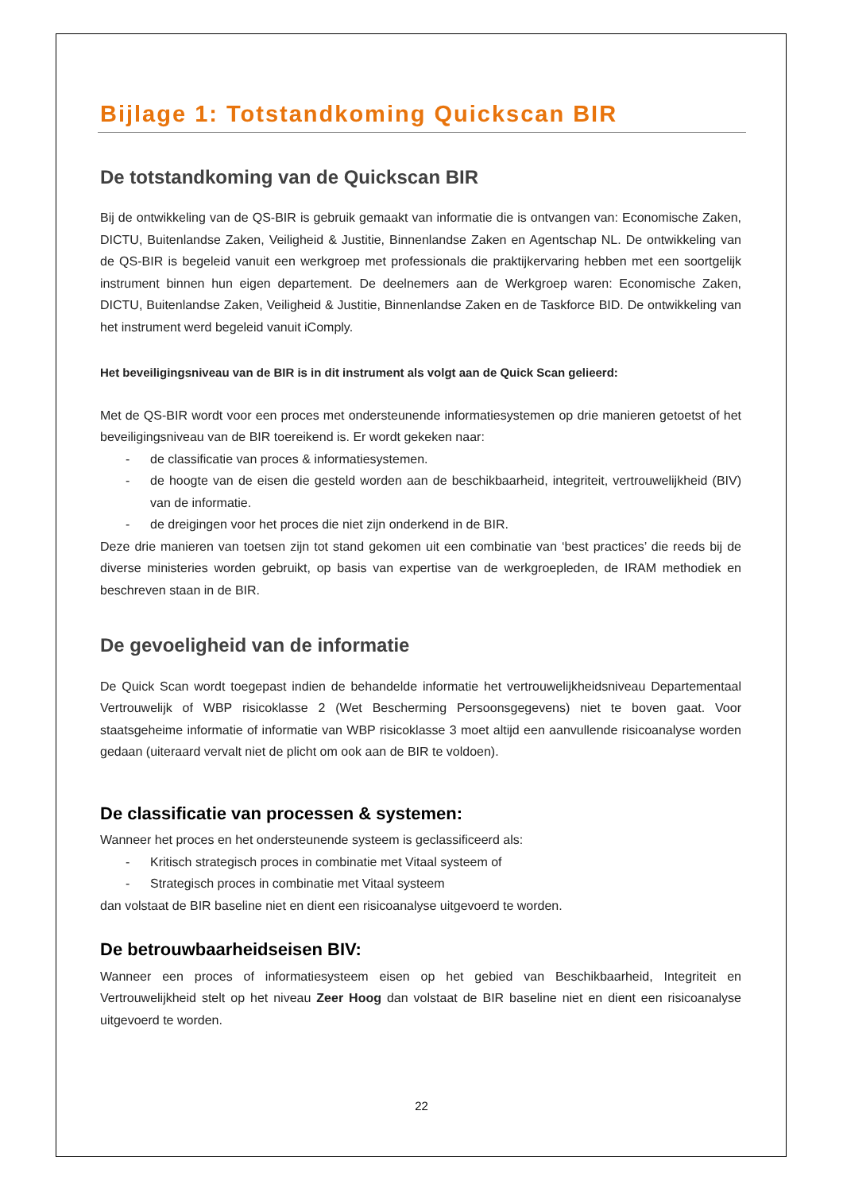Bijlage 1: Totstandkoming Quickscan BIR
De totstandkoming van de Quickscan BIR
Bij de ontwikkeling van de QS-BIR is gebruik gemaakt van informatie die is ontvangen van: Economische Zaken, DICTU, Buitenlandse Zaken, Veiligheid & Justitie, Binnenlandse Zaken en Agentschap NL. De ontwikkeling van de QS-BIR is begeleid vanuit een werkgroep met professionals die praktijkervaring hebben met een soortgelijk instrument binnen hun eigen departement. De deelnemers aan de Werkgroep waren: Economische Zaken, DICTU, Buitenlandse Zaken, Veiligheid & Justitie, Binnenlandse Zaken en de Taskforce BID. De ontwikkeling van het instrument werd begeleid vanuit iComply.
Het beveiligingsniveau van de BIR is in dit instrument als volgt aan de Quick Scan gelieerd:
Met de QS-BIR wordt voor een proces met ondersteunende informatiesystemen op drie manieren getoetst of het beveiligingsniveau van de BIR toereikend is. Er wordt gekeken naar:
- de classificatie van proces & informatiesystemen.
- de hoogte van de eisen die gesteld worden aan de beschikbaarheid, integriteit, vertrouwelijkheid (BIV) van de informatie.
- de dreigingen voor het proces die niet zijn onderkend in de BIR.
Deze drie manieren van toetsen zijn tot stand gekomen uit een combinatie van ‘best practices’ die reeds bij de diverse ministeries worden gebruikt, op basis van expertise van de werkgroepleden, de IRAM methodiek en beschreven staan in de BIR.
De gevoeligheid van de informatie
De Quick Scan wordt toegepast indien de behandelde informatie het vertrouwelijkheidsniveau Departementaal Vertrouwelijk of WBP risicoklasse 2 (Wet Bescherming Persoonsgegevens) niet te boven gaat. Voor staatsgeheime informatie of informatie van WBP risicoklasse 3 moet altijd een aanvullende risicoanalyse worden gedaan (uiteraard vervalt niet de plicht om ook aan de BIR te voldoen).
De classificatie van processen & systemen:
Wanneer het proces en het ondersteunende systeem is geclassificeerd als:
- Kritisch strategisch proces in combinatie met Vitaal systeem of
- Strategisch proces in combinatie met Vitaal systeem
dan volstaat de BIR baseline niet en dient een risicoanalyse uitgevoerd te worden.
De betrouwbaarheidseisen BIV:
Wanneer een proces of informatiesysteem eisen op het gebied van Beschikbaarheid, Integriteit en Vertrouwelijkheid stelt op het niveau Zeer Hoog dan volstaat de BIR baseline niet en dient een risicoanalyse uitgevoerd te worden.
22